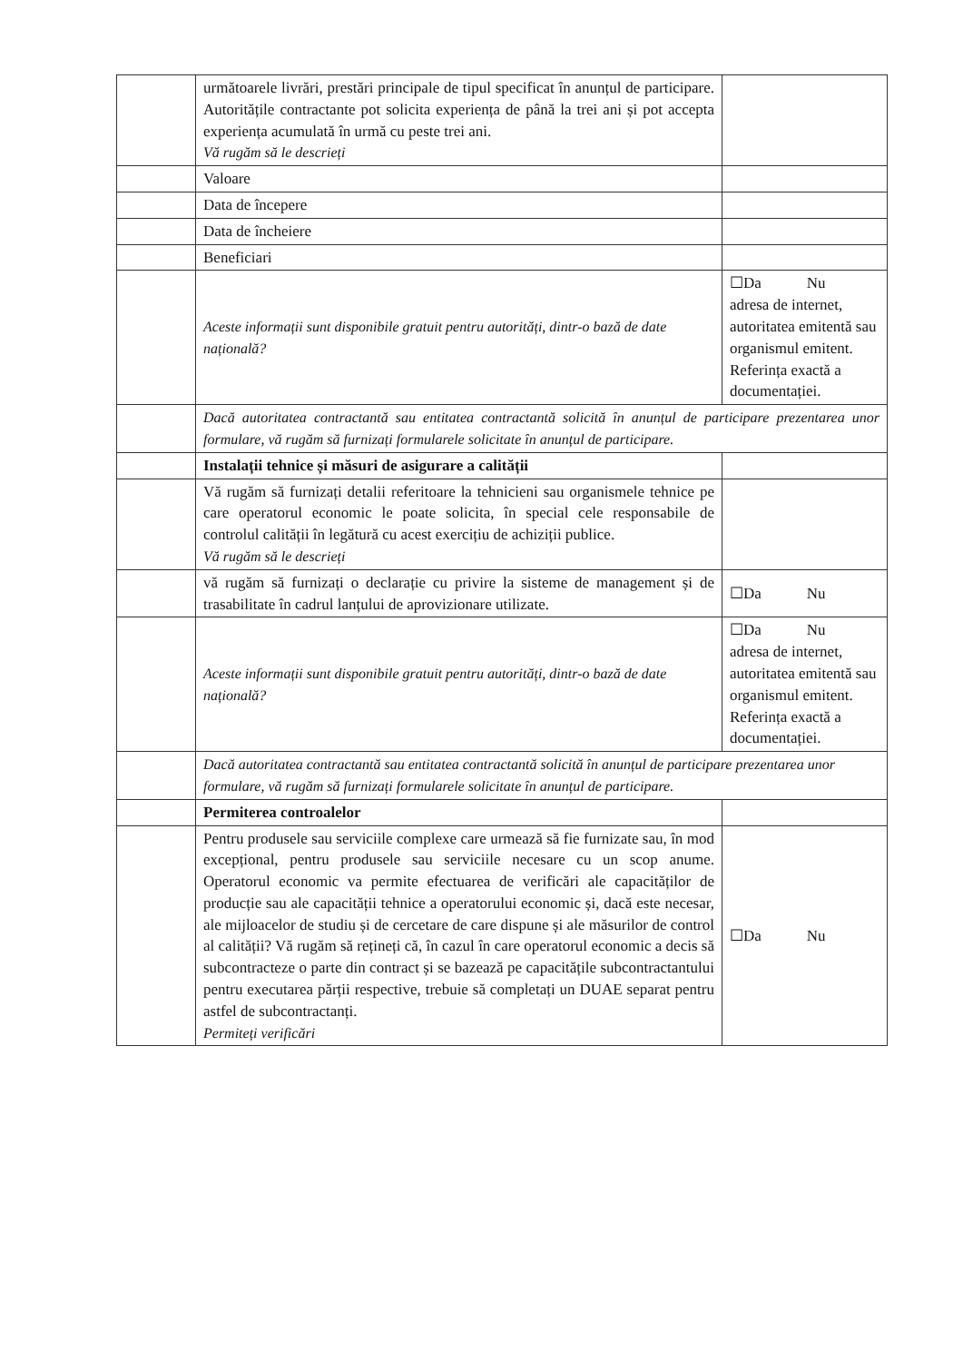| | următoarele livrări, prestări principale de tipul specificat în anunțul de participare. Autoritățile contractante pot solicita experiența de până la trei ani și pot accepta experiența acumulată în urmă cu peste trei ani. Vă rugăm să le descrieți | |
| | Valoare | |
| | Data de începere | |
| | Data de încheiere | |
| | Beneficiari | |
| | Aceste informații sunt disponibile gratuit pentru autorități, dintr-o bază de date națională? | ☐Da Nu adresa de internet, autoritatea emitentă sau organismul emitent. Referința exactă a documentației. |
| | Dacă autoritatea contractantă sau entitatea contractantă solicită în anunțul de participare prezentarea unor formulare, vă rugăm să furnizați formularele solicitate în anunțul de participare. | |
| | Instalații tehnice și măsuri de asigurare a calității | |
| | Vă rugăm să furnizați detalii referitoare la tehnicieni sau organismele tehnice pe care operatorul economic le poate solicita, în special cele responsabile de controlul calității în legătură cu acest exercițiu de achiziții publice. Vă rugăm să le descrieți | |
| | vă rugăm să furnizați o declarație cu privire la sisteme de management și de trasabilitate în cadrul lanțului de aprovizionare utilizate. | ☐Da Nu |
| | Aceste informații sunt disponibile gratuit pentru autorități, dintr-o bază de date națională? | ☐Da Nu adresa de internet, autoritatea emitentă sau organismul emitent. Referința exactă a documentației. |
| | Dacă autoritatea contractantă sau entitatea contractantă solicită în anunțul de participare prezentarea unor formulare, vă rugăm să furnizați formularele solicitate în anunțul de participare. | |
| | Permiterea controalelor | |
| | Pentru produsele sau serviciile complexe care urmează să fie furnizate sau, în mod excepțional, pentru produsele sau serviciile necesare cu un scop anume. Operatorul economic va permite efectuarea de verificări ale capacităților de producție sau ale capacității tehnice a operatorului economic și, dacă este necesar, ale mijloacelor de studiu și de cercetare de care dispune și ale măsurilor de control al calității? Vă rugăm să rețineți că, în cazul în care operatorul economic a decis să subcontracteze o parte din contract și se bazează pe capacitățile subcontractantului pentru executarea părții respective, trebuie să completați un DUAE separat pentru astfel de subcontractanți. Permiteți verificări | ☐Da Nu |